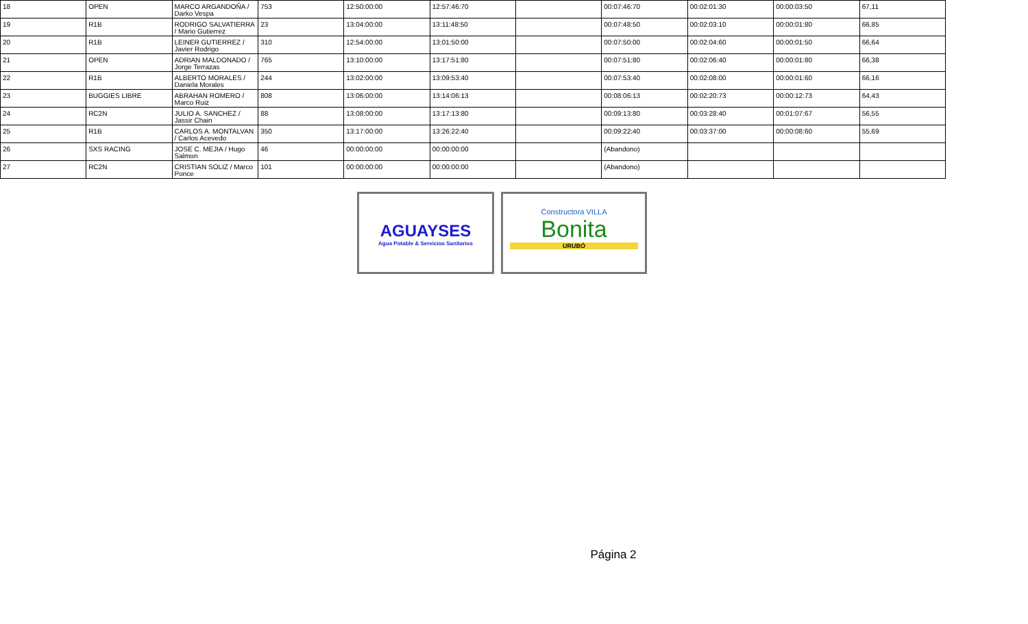| 18 | OPEN | MARCO ARGANDOÑA / Darko Vespa | 753 | 12:50:00:00 | 12:57:46:70 | | 00:07:46:70 | 00:02:01:30 | 00:00:03:50 | 67,11 |
| 19 | R1B | RODRIGO SALVATIERRA / Mario Gutierrez | 23 | 13:04:00:00 | 13:11:48:50 | | 00:07:48:50 | 00:02:03:10 | 00:00:01:80 | 66,85 |
| 20 | R1B | LEINER GUTIERREZ / Javier Rodrigo | 310 | 12:54:00:00 | 13:01:50:00 | | 00:07:50:00 | 00:02:04:60 | 00:00:01:50 | 66,64 |
| 21 | OPEN | ADRIAN MALDONADO / Jorge Terrazas | 765 | 13:10:00:00 | 13:17:51:80 | | 00:07:51:80 | 00:02:06:40 | 00:00:01:80 | 66,38 |
| 22 | R1B | ALBERTO MORALES / Daniela Morales | 244 | 13:02:00:00 | 13:09:53:40 | | 00:07:53:40 | 00:02:08:00 | 00:00:01:60 | 66,16 |
| 23 | BUGGIES LIBRE | ABRAHAN ROMERO / Marco Ruiz | 808 | 13:06:00:00 | 13:14:06:13 | | 00:08:06:13 | 00:02:20:73 | 00:00:12:73 | 64,43 |
| 24 | RC2N | JULIO A. SANCHEZ / Jassir Chain | 88 | 13:08:00:00 | 13:17:13:80 | | 00:09:13:80 | 00:03:28:40 | 00:01:07:67 | 56,55 |
| 25 | R1B | CARLOS A. MONTALVAN / Carlos Acevedo | 350 | 13:17:00:00 | 13:26:22:40 | | 00:09:22:40 | 00:03:37:00 | 00:00:08:60 | 55,69 |
| 26 | SXS RACING | JOSE C. MEJIA / Hugo Salmon | 46 | 00:00:00:00 | 00:00:00:00 | | (Abandono) | | | |
| 27 | RC2N | CRISTIAN SOLIZ / Marco Ponce | 101 | 00:00:00:00 | 00:00:00:00 | | (Abandono) | | | |
AGUAYSES
Agua Potable & Servicios Sanitarios
Constructora VILLA
Bonita
URUBÓ
Página 2